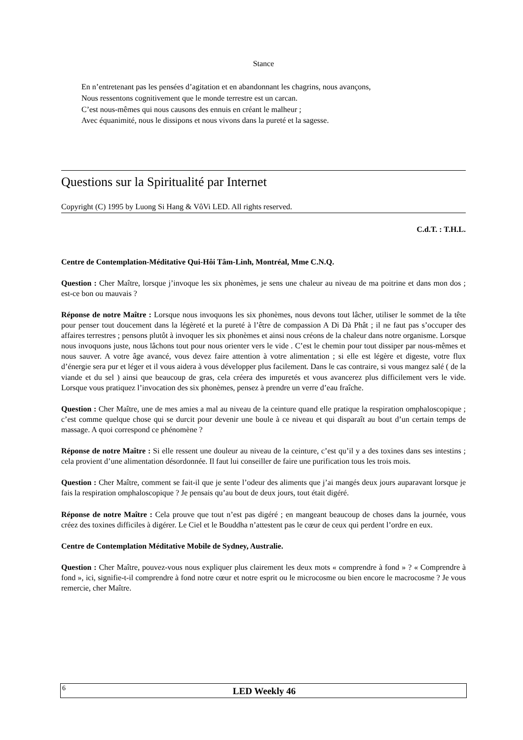Stance
En n’entretenant pas les pensées d’agitation et en abandonnant les chagrins, nous avançons,
Nous ressentons cognitivement que le monde terrestre est un carcan.
C’est nous-mêmes qui nous causons des ennuis en créant le malheur ;
Avec équanimité, nous le dissipons et nous vivons dans la pureté et la sagesse.
Questions sur la Spiritualité par Internet
Copyright (C) 1995 by Luong Si Hang & VôVi LED. All rights reserved.
C.d.T. : T.H.L.
Centre de Contemplation-Méditative Qui-Hôi Tâm-Linh, Montréal, Mme C.N.Q.
Question : Cher Maître, lorsque j’invoque les six phonèmes, je sens une chaleur au niveau de ma poitrine et dans mon dos ; est-ce bon ou mauvais ?
Réponse de notre Maître : Lorsque nous invoquons les six phonèmes, nous devons tout lâcher, utiliser le sommet de la tête pour penser tout doucement dans la légèreté et la pureté à l’être de compassion A Di Dà Phât ; il ne faut pas s’occuper des affaires terrestres ; pensons plutôt à invoquer les six phonèmes et ainsi nous créons de la chaleur dans notre organisme. Lorsque nous invoquons juste, nous lâchons tout pour nous orienter vers le vide . C’est le chemin pour tout dissiper par nous-mêmes et nous sauver. A votre âge avancé, vous devez faire attention à votre alimentation ; si elle est légère et digeste, votre flux d’énergie sera pur et léger et il vous aidera à vous développer plus facilement. Dans le cas contraire, si vous mangez salé ( de la viande et du sel ) ainsi que beaucoup de gras, cela créera des impuretés et vous avancerez plus difficilement vers le vide. Lorsque vous pratiquez l’invocation des six phonèmes, pensez à prendre un verre d’eau fraîche.
Question : Cher Maître, une de mes amies a mal au niveau de la ceinture quand elle pratique la respiration omphaloscopique ; c’est comme quelque chose qui se durcit pour devenir une boule à ce niveau et qui disparaît au bout d’un certain temps de massage. A quoi correspond ce phénomène ?
Réponse de notre Maître : Si elle ressent une douleur au niveau de la ceinture, c’est qu’il y a des toxines dans ses intestins ; cela provient d’une alimentation désordonnée. Il faut lui conseiller de faire une purification tous les trois mois.
Question : Cher Maître, comment se fait-il que je sente l’odeur des aliments que j’ai mangés deux jours auparavant lorsque je fais la respiration omphaloscopique ? Je pensais qu’au bout de deux jours, tout était digéré.
Réponse de notre Maître : Cela prouve que tout n’est pas digéré ; en mangeant beaucoup de choses dans la journée, vous créez des toxines difficiles à digérer. Le Ciel et le Bouddha n’attestent pas le cœur de ceux qui perdent l’ordre en eux.
Centre de Contemplation Méditative Mobile de Sydney, Australie.
Question : Cher Maître, pouvez-vous nous expliquer plus clairement les deux mots « comprendre à fond » ? « Comprendre à fond », ici, signifie-t-il comprendre à fond notre cœur et notre esprit ou le microcosme ou bien encore le macrocosme ? Je vous remercie, cher Maître.
6 LED Weekly 46